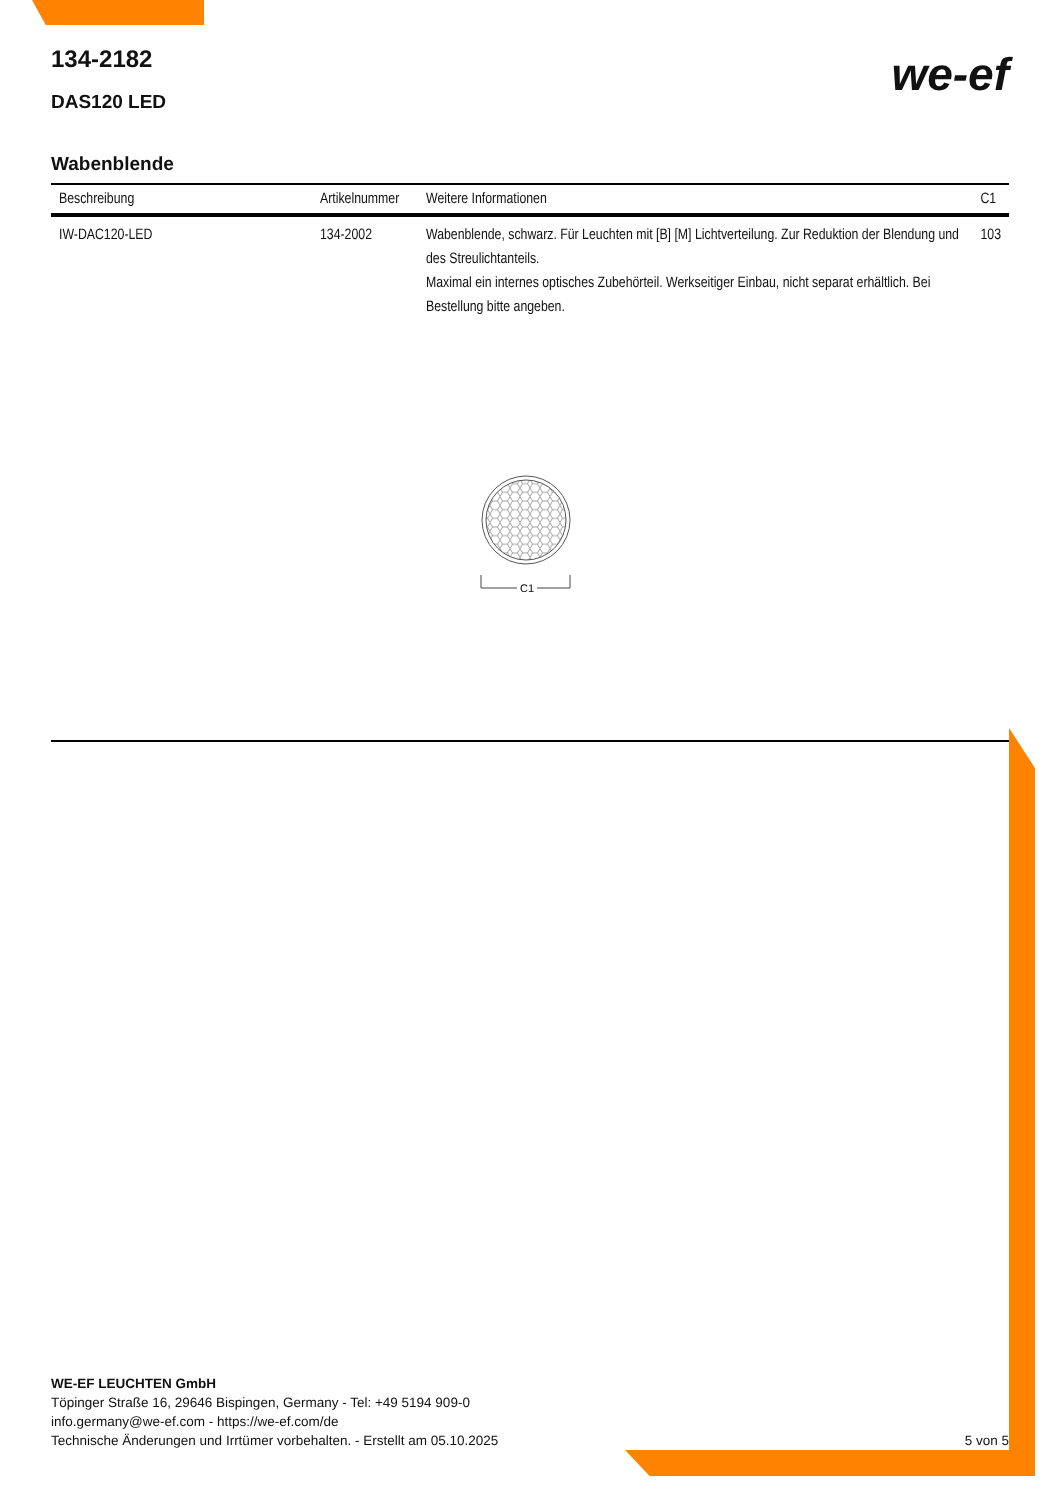134-2182
DAS120 LED
we-ef
Wabenblende
| Beschreibung | Artikelnummer | Weitere Informationen | C1 |
| --- | --- | --- | --- |
| IW-DAC120-LED | 134-2002 | Wabenblende, schwarz. Für Leuchten mit [B] [M] Lichtverteilung. Zur Reduktion der Blendung und des Streulichtanteils. Maximal ein internes optisches Zubehörteil. Werkseitiger Einbau, nicht separat erhältlich. Bei Bestellung bitte angeben. | 103 |
C1
WE-EF LEUCHTEN GmbH
Töpinger Straße 16, 29646 Bispingen, Germany - Tel: +49 5194 909-0
info.germany@we-ef.com - https://we-ef.com/de
Technische Änderungen und Irrtümer vorbehalten. - Erstellt am 05.10.2025 5 von 5